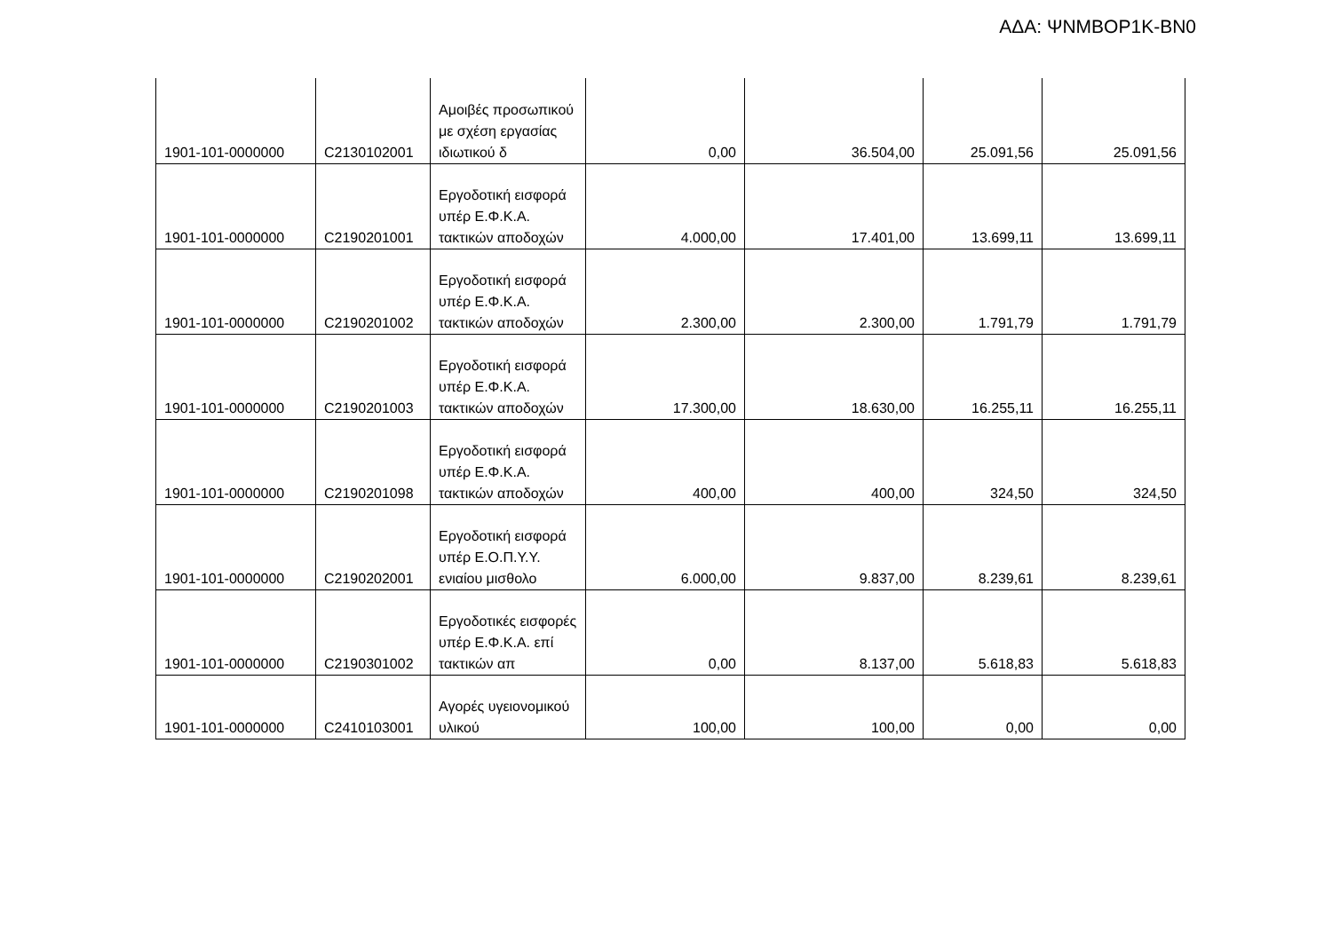ΑΔΑ: ΨΝΜΒΟΡ1Κ-ΒΝ0
| 1901-101-0000000 | C2130102001 | Αμοιβές προσωπικού με σχέση εργασίας ιδιωτικού δ | 0,00 | 36.504,00 | 25.091,56 | 25.091,56 |
| 1901-101-0000000 | C2190201001 | Εργοδοτική εισφορά υπέρ Ε.Φ.Κ.Α. τακτικών αποδοχών | 4.000,00 | 17.401,00 | 13.699,11 | 13.699,11 |
| 1901-101-0000000 | C2190201002 | Εργοδοτική εισφορά υπέρ Ε.Φ.Κ.Α. τακτικών αποδοχών | 2.300,00 | 2.300,00 | 1.791,79 | 1.791,79 |
| 1901-101-0000000 | C2190201003 | Εργοδοτική εισφορά υπέρ Ε.Φ.Κ.Α. τακτικών αποδοχών | 17.300,00 | 18.630,00 | 16.255,11 | 16.255,11 |
| 1901-101-0000000 | C2190201098 | Εργοδοτική εισφορά υπέρ Ε.Φ.Κ.Α. τακτικών αποδοχών | 400,00 | 400,00 | 324,50 | 324,50 |
| 1901-101-0000000 | C2190202001 | Εργοδοτική εισφορά υπέρ Ε.Ο.Π.Υ.Υ. ενιαίου μισθολο | 6.000,00 | 9.837,00 | 8.239,61 | 8.239,61 |
| 1901-101-0000000 | C2190301002 | Εργοδοτικές εισφορές υπέρ Ε.Φ.Κ.Α. επί τακτικών απ | 0,00 | 8.137,00 | 5.618,83 | 5.618,83 |
| 1901-101-0000000 | C2410103001 | Αγορές υγειονομικού υλικού | 100,00 | 100,00 | 0,00 | 0,00 |